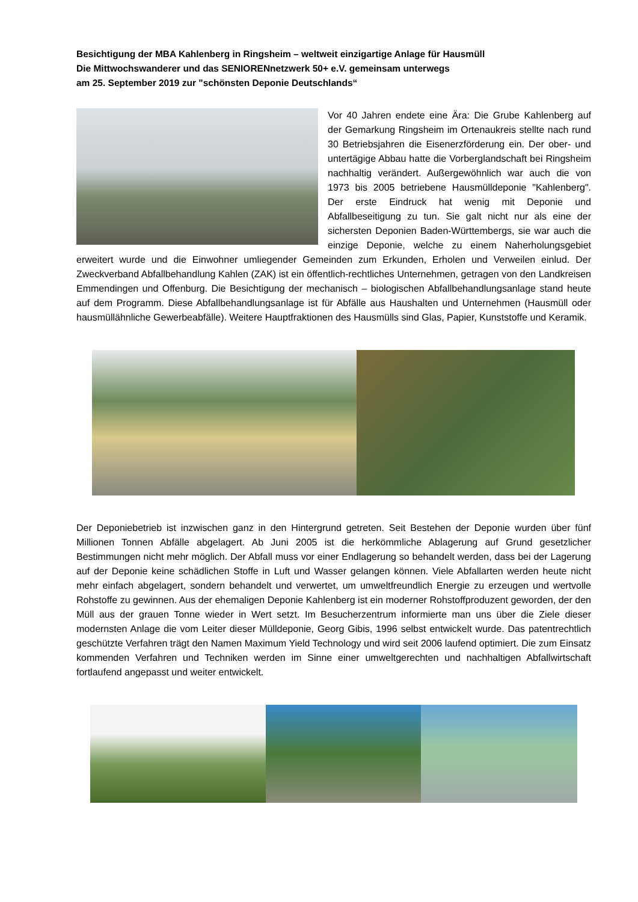Besichtigung der MBA Kahlenberg in Ringsheim – weltweit einzigartige Anlage für Hausmüll
Die Mittwochswanderer und das SENIORENnetzwerk 50+ e.V. gemeinsam unterwegs
am 25. September 2019 zur "schönsten Deponie Deutschlands“
Vor 40 Jahren endete eine Ära: Die Grube Kahlenberg auf der Gemarkung Ringsheim im Ortenaukreis stellte nach rund 30 Betriebsjahren die Eisenerzförderung ein. Der ober- und untertägige Abbau hatte die Vorberglandschaft bei Ringsheim nachhaltig verändert. Außergewöhnlich war auch die von 1973 bis 2005 betriebene Hausmülldeponie "Kahlenberg". Der erste Eindruck hat wenig mit Deponie und Abfallbeseitigung zu tun. Sie galt nicht nur als eine der sichersten Deponien Baden-Württembergs, sie war auch die einzige Deponie, welche zu einem Naherholungsgebiet erweitert wurde und die Einwohner umliegender Gemeinden zum Erkunden, Erholen und Verweilen einlud. Der Zweckverband Abfallbehandlung Kahlen (ZAK) ist ein öffentlich-rechtliches Unternehmen, getragen von den Landkreisen Emmendingen und Offenburg. Die Besichtigung der mechanisch – biologischen Abfallbehandlungsanlage stand heute auf dem Programm. Diese Abfallbehandlungsanlage ist für Abfälle aus Haushalten und Unternehmen (Hausmüll oder hausmüllähnliche Gewerbeabfälle). Weitere Hauptfraktionen des Hausmülls sind Glas, Papier, Kunststoffe und Keramik.
Der Deponiebetrieb ist inzwischen ganz in den Hintergrund getreten. Seit Bestehen der Deponie wurden über fünf Millionen Tonnen Abfälle abgelagert. Ab Juni 2005 ist die herkömmliche Ablagerung auf Grund gesetzlicher Bestimmungen nicht mehr möglich. Der Abfall muss vor einer Endlagerung so behandelt werden, dass bei der Lagerung auf der Deponie keine schädlichen Stoffe in Luft und Wasser gelangen können. Viele Abfallarten werden heute nicht mehr einfach abgelagert, sondern behandelt und verwertet, um umweltfreundlich Energie zu erzeugen und wertvolle Rohstoffe zu gewinnen. Aus der ehemaligen Deponie Kahlenberg ist ein moderner Rohstoffproduzent geworden, der den Müll aus der grauen Tonne wieder in Wert setzt. Im Besucherzentrum informierte man uns über die Ziele dieser modernsten Anlage die vom Leiter dieser Mülldeponie, Georg Gibis, 1996 selbst entwickelt wurde. Das patentrechtlich geschützte Verfahren trägt den Namen Maximum Yield Technology und wird seit 2006 laufend optimiert. Die zum Einsatz kommenden Verfahren und Techniken werden im Sinne einer umweltgerechten und nachhaltigen Abfallwirtschaft fortlaufend angepasst und weiter entwickelt.